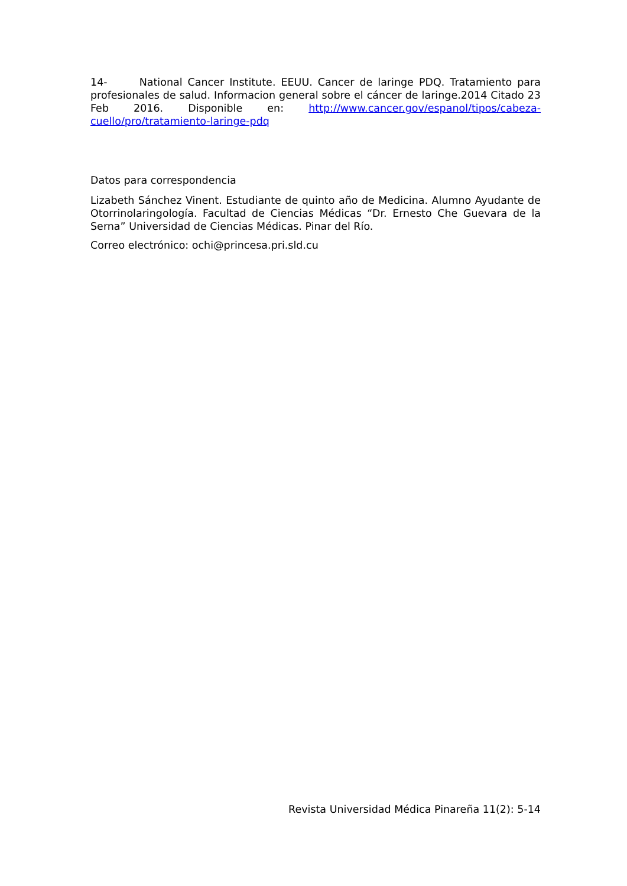14- National Cancer Institute. EEUU. Cancer de laringe PDQ. Tratamiento para profesionales de salud. Informacion general sobre el cáncer de laringe.2014 Citado 23 Feb 2016. Disponible en: http://www.cancer.gov/espanol/tipos/cabeza-cuello/pro/tratamiento-laringe-pdq
Datos para correspondencia
Lizabeth Sánchez Vinent. Estudiante de quinto año de Medicina. Alumno Ayudante de Otorrinolaringología. Facultad de Ciencias Médicas “Dr. Ernesto Che Guevara de la Serna” Universidad de Ciencias Médicas. Pinar del Río.
Correo electrónico: ochi@princesa.pri.sld.cu
Revista Universidad Médica Pinareña 11(2): 5-14